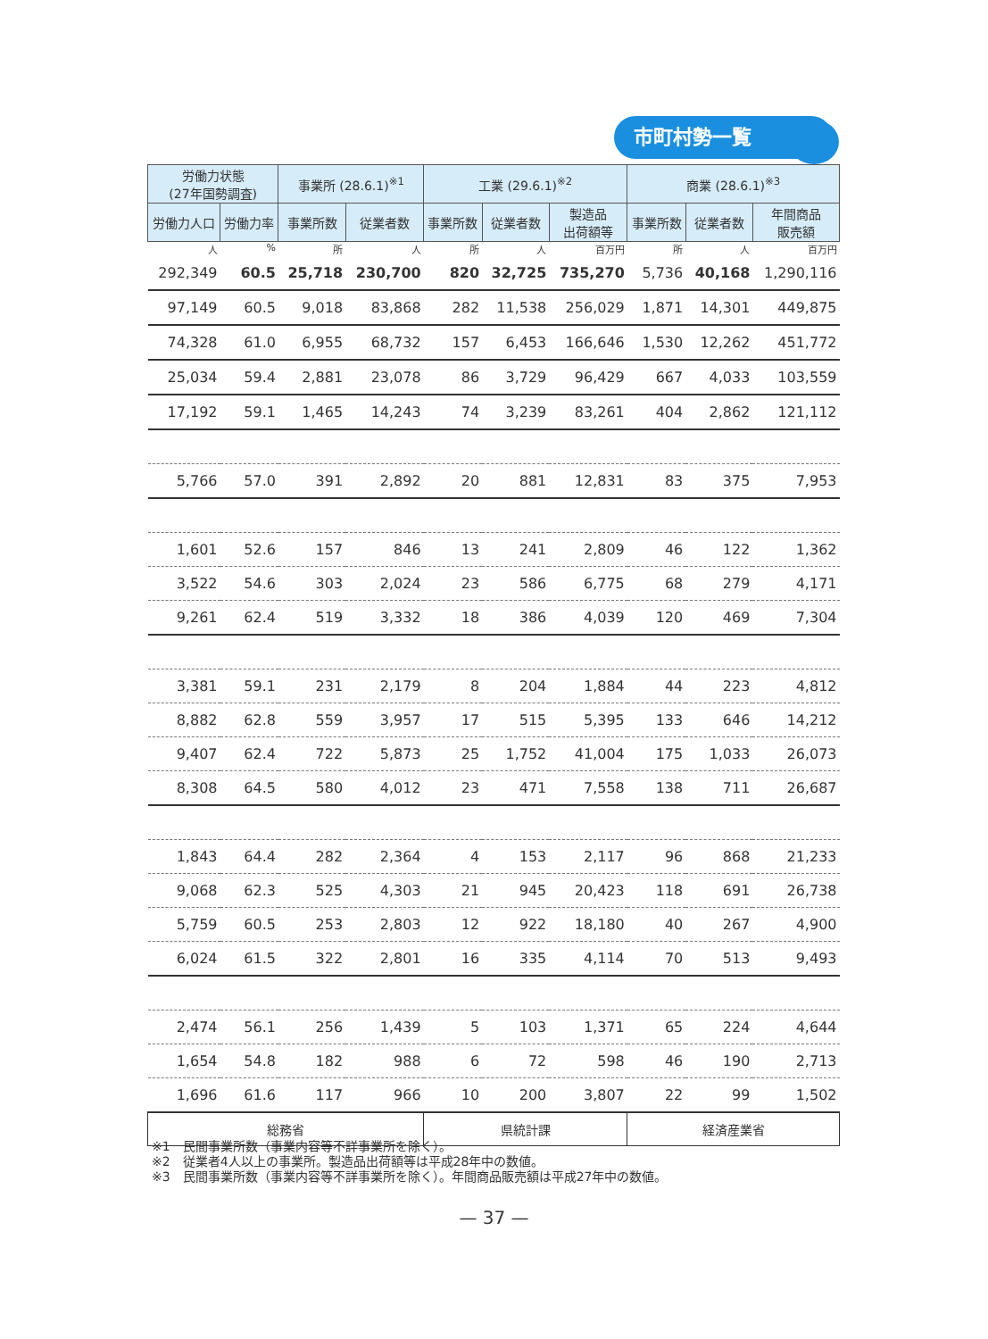市町村勢一覧
| 労働力状態 (27年国勢調査) | | 事業所 (28.6.1)<sup>※1</sup> | | 工業 (29.6.1)<sup>※2</sup> | | | 商業 (28.6.1)<sup>※3</sup> | | |
| --- | --- | --- | --- | --- | --- | --- | --- | --- | --- |
| 労働力人口 | 労働力率 | 事業所数 | 従業者数 | 事業所数 | 従業者数 | 製造品 出荷額等 | 事業所数 | 従業者数 | 年間商品 販売額 |
| 人 | % | 所 | 人 | 所 | 人 | 百万円 | 所 | 人 | 百万円 |
| 292,349 | 60.5 | 25,718 | 230,700 | 820 | 32,725 | 735,270 | 5,736 | 40,168 | 1,290,116 |
| 97,149 | 60.5 | 9,018 | 83,868 | 282 | 11,538 | 256,029 | 1,871 | 14,301 | 449,875 |
| 74,328 | 61.0 | 6,955 | 68,732 | 157 | 6,453 | 166,646 | 1,530 | 12,262 | 451,772 |
| 25,034 | 59.4 | 2,881 | 23,078 | 86 | 3,729 | 96,429 | 667 | 4,033 | 103,559 |
| 17,192 | 59.1 | 1,465 | 14,243 | 74 | 3,239 | 83,261 | 404 | 2,862 | 121,112 |
| 5,766 | 57.0 | 391 | 2,892 | 20 | 881 | 12,831 | 83 | 375 | 7,953 |
| 1,601 | 52.6 | 157 | 846 | 13 | 241 | 2,809 | 46 | 122 | 1,362 |
| 3,522 | 54.6 | 303 | 2,024 | 23 | 586 | 6,775 | 68 | 279 | 4,171 |
| 9,261 | 62.4 | 519 | 3,332 | 18 | 386 | 4,039 | 120 | 469 | 7,304 |
| 3,381 | 59.1 | 231 | 2,179 | 8 | 204 | 1,884 | 44 | 223 | 4,812 |
| 8,882 | 62.8 | 559 | 3,957 | 17 | 515 | 5,395 | 133 | 646 | 14,212 |
| 9,407 | 62.4 | 722 | 5,873 | 25 | 1,752 | 41,004 | 175 | 1,033 | 26,073 |
| 8,308 | 64.5 | 580 | 4,012 | 23 | 471 | 7,558 | 138 | 711 | 26,687 |
| 1,843 | 64.4 | 282 | 2,364 | 4 | 153 | 2,117 | 96 | 868 | 21,233 |
| 9,068 | 62.3 | 525 | 4,303 | 21 | 945 | 20,423 | 118 | 691 | 26,738 |
| 5,759 | 60.5 | 253 | 2,803 | 12 | 922 | 18,180 | 40 | 267 | 4,900 |
| 6,024 | 61.5 | 322 | 2,801 | 16 | 335 | 4,114 | 70 | 513 | 9,493 |
| 2,474 | 56.1 | 256 | 1,439 | 5 | 103 | 1,371 | 65 | 224 | 4,644 |
| 1,654 | 54.8 | 182 | 988 | 6 | 72 | 598 | 46 | 190 | 2,713 |
| 1,696 | 61.6 | 117 | 966 | 10 | 200 | 3,807 | 22 | 99 | 1,502 |
| 総務省 | | | | 県統計課 | | | 経済産業省 | | |
※1　民間事業所数（事業内容等不詳事業所を除く）。
※2　従業者4人以上の事業所。製造品出荷額等は平成28年中の数値。
※3　民間事業所数（事業内容等不詳事業所を除く）。年間商品販売額は平成27年中の数値。
— 37 —